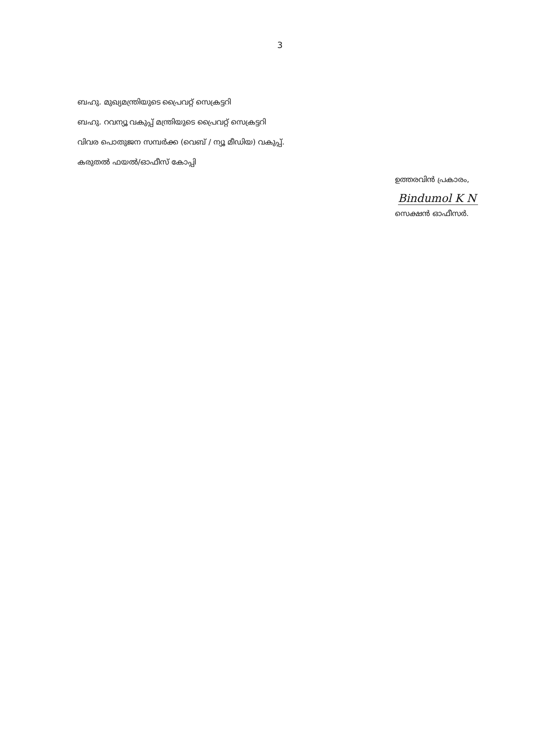3
ബഹു. മുഖ്യമന്ത്രിയുടെ പ്രൈവറ്റ് സെക്രട്ടറി
ബഹു. റവന്യൂ വകുപ്പ് മന്ത്രിയുടെ പ്രൈവറ്റ് സെക്രട്ടറി
വിവര പൊതുജന സമ്പർക്ക (വെബ് / ന്യൂ മീഡിയ) വകുപ്പ്.
കരുതൽ ഫയൽ/ഓഫീസ് കോപ്പി
ഉത്തരവിൻ പ്രകാരം,
Bindumol K N
സെക്ഷൻ ഓഫീസർ.